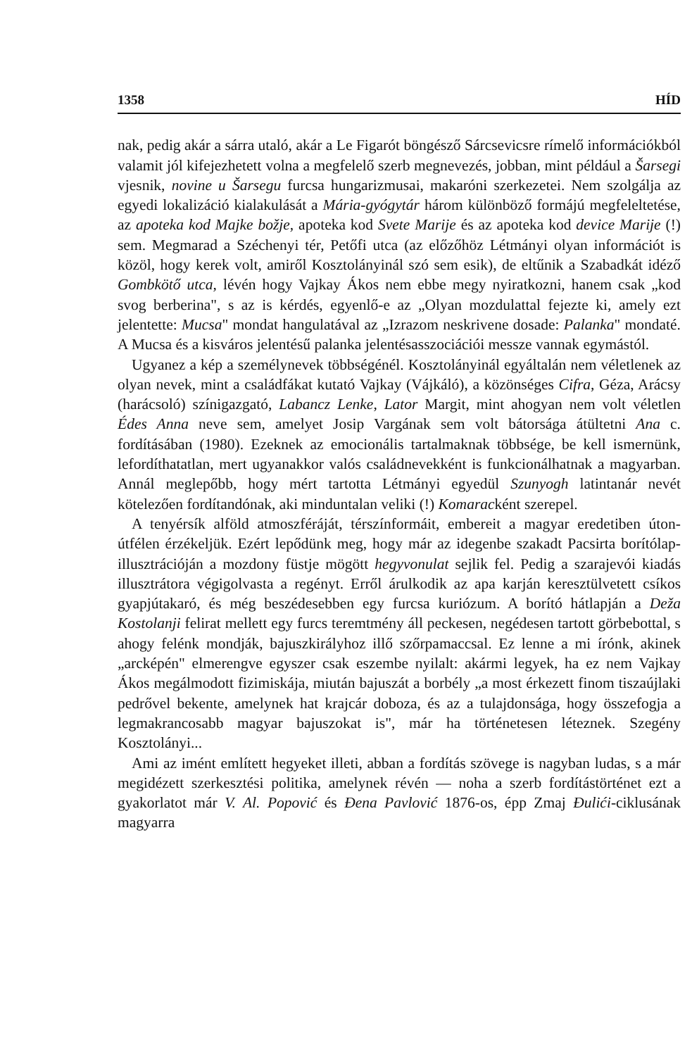1358 HÍD
nak, pedig akár a sárra utaló, akár a Le Figarót böngésző Sárcsevicsre rímelő információkból valamit jól kifejezhetett volna a megfelelő szerb megnevezés, jobban, mint például a Šarsegi vjesnik, novine u Šarsegu furcsa hungarizmusai, makaróni szerkezetei. Nem szolgálja az egyedi lokalizáció kialakulását a Mária-gyógytár három különböző formájú megfeleltetése, az apoteka kod Majke božje, apoteka kod Svete Marije és az apoteka kod device Marije (!) sem. Megmarad a Széchenyi tér, Petőfi utca (az előzőhöz Létmányi olyan információt is közöl, hogy kerek volt, amiről Kosztolányinál szó sem esik), de eltűnik a Szabadkát idéző Gombkötő utca, lévén hogy Vajkay Ákos nem ebbe megy nyiratkozni, hanem csak „kod svog berberina", s az is kérdés, egyenlő-e az „Olyan mozdulattal fejezte ki, amely ezt jelentette: Mucsa" mondat hangulatával az „Izrazom neskrivene dosade: Palanka" mondaté. A Mucsa és a kisváros jelentésű palanka jelentésasszociációi messze vannak egymástól.
Ugyanez a kép a személynevek többségénél. Kosztolányinál egyáltalán nem véletlenek az olyan nevek, mint a családfákat kutató Vajkay (Vájkáló), a közönséges Cifra, Géza, Arácsy (harácsoló) színigazgató, Labancz Lenke, Lator Margit, mint ahogyan nem volt véletlen Édes Anna neve sem, amelyet Josip Vargának sem volt bátorsága átültetni Ana c. fordításában (1980). Ezeknek az emocionális tartalmaknak többsége, be kell ismernünk, lefordíthatatlan, mert ugyanakkor valós családnevekként is funkcionálhatnak a magyarban. Annál meglepőbb, hogy mért tartotta Létmányi egyedül Szunyogh latintanár nevét kötelezően fordítandónak, aki minduntalan veliki (!) Komaracként szerepel.
A tenyérsík alföld atmoszféráját, térszínformáit, embereit a magyar eredetiben úton-útfélen érzékeljük. Ezért lepődünk meg, hogy már az idegenbe szakadt Pacsirta borítólap-illusztrációján a mozdony füstje mögött hegyvonulat sejlik fel. Pedig a szarajevói kiadás illusztrátora végigolvasta a regényt. Erről árulkodik az apa karján keresztülvetett csíkos gyapjútakaró, és még beszédesebben egy furcsa kuriózum. A borító hátlapján a Deža Kostolanji felirat mellett egy furcs teremtmény áll peckesen, negédesen tartott görbebottal, s ahogy felénk mondják, bajuszkirályhoz illő szőrpamaccsal. Ez lenne a mi írónk, akinek „arcképén" elmerengve egyszer csak eszembe nyilalt: akármi legyek, ha ez nem Vajkay Ákos megálmodott fizimiskája, miután bajuszát a borbély „a most érkezett finom tiszaújlaki pedrővel bekente, amelynek hat krajcár doboza, és az a tulajdonsága, hogy összefogja a legmakrancosabb magyar bajuszokat is", már ha történetesen léteznek. Szegény Kosztolányi...
Ami az imént említett hegyeket illeti, abban a fordítás szövege is nagyban ludas, s a már megidézett szerkesztési politika, amelynek révén — noha a szerb fordítástörténet ezt a gyakorlatot már V. Al. Popović és Đena Pavlović 1876-os, épp Zmaj Đulići-ciklusának magyarra